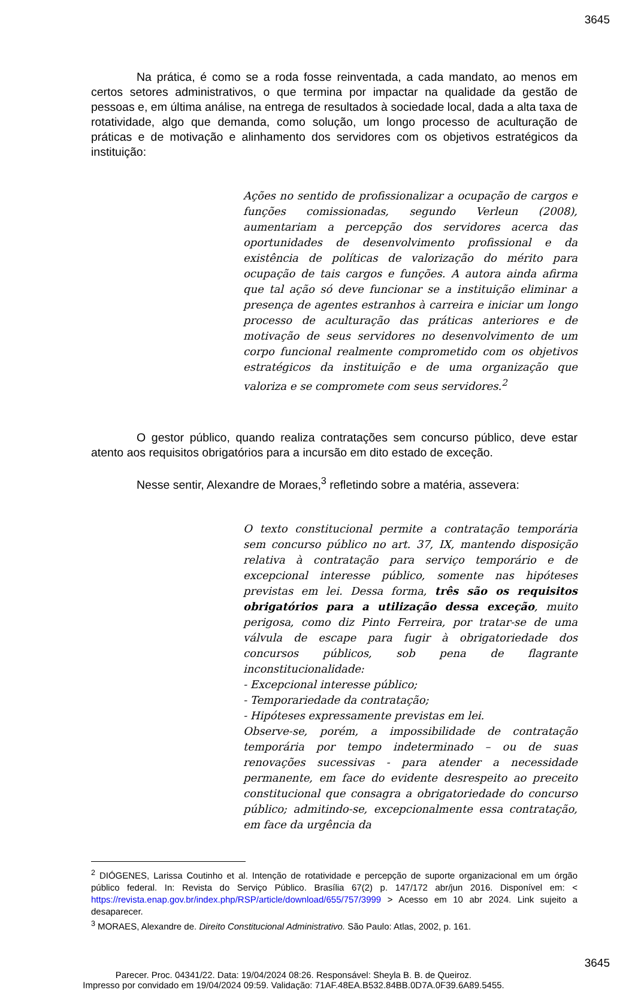3645
Na prática, é como se a roda fosse reinventada, a cada mandato, ao menos em certos setores administrativos, o que termina por impactar na qualidade da gestão de pessoas e, em última análise, na entrega de resultados à sociedade local, dada a alta taxa de rotatividade, algo que demanda, como solução, um longo processo de aculturação de práticas e de motivação e alinhamento dos servidores com os objetivos estratégicos da instituição:
Ações no sentido de profissionalizar a ocupação de cargos e funções comissionadas, segundo Verleun (2008), aumentariam a percepção dos servidores acerca das oportunidades de desenvolvimento profissional e da existência de políticas de valorização do mérito para ocupação de tais cargos e funções. A autora ainda afirma que tal ação só deve funcionar se a instituição eliminar a presença de agentes estranhos à carreira e iniciar um longo processo de aculturação das práticas anteriores e de motivação de seus servidores no desenvolvimento de um corpo funcional realmente comprometido com os objetivos estratégicos da instituição e de uma organização que valoriza e se compromete com seus servidores.<sup>2</sup>
O gestor público, quando realiza contratações sem concurso público, deve estar atento aos requisitos obrigatórios para a incursão em dito estado de exceção.
Nesse sentir, Alexandre de Moraes,<sup>3</sup> refletindo sobre a matéria, assevera:
O texto constitucional permite a contratação temporária sem concurso público no art. 37, IX, mantendo disposição relativa à contratação para serviço temporário e de excepcional interesse público, somente nas hipóteses previstas em lei. Dessa forma, três são os requisitos obrigatórios para a utilização dessa exceção, muito perigosa, como diz Pinto Ferreira, por tratar-se de uma válvula de escape para fugir à obrigatoriedade dos concursos públicos, sob pena de flagrante inconstitucionalidade:
- Excepcional interesse público;
- Temporariedade da contratação;
- Hipóteses expressamente previstas em lei.
Observe-se, porém, a impossibilidade de contratação temporária por tempo indeterminado – ou de suas renovações sucessivas - para atender a necessidade permanente, em face do evidente desrespeito ao preceito constitucional que consagra a obrigatoriedade do concurso público; admitindo-se, excepcionalmente essa contratação, em face da urgência da
<sup>2</sup> DIÓGENES, Larissa Coutinho et al. Intenção de rotatividade e percepção de suporte organizacional em um órgão público federal. In: Revista do Serviço Público. Brasília 67(2) p. 147/172 abr/jun 2016. Disponível em: < https://revista.enap.gov.br/index.php/RSP/article/download/655/757/3999 > Acesso em 10 abr 2024. Link sujeito a desaparecer.
<sup>3</sup> MORAES, Alexandre de. Direito Constitucional Administrativo. São Paulo: Atlas, 2002, p. 161.
3645
Parecer. Proc. 04341/22. Data: 19/04/2024 08:26. Responsável: Sheyla B. B. de Queiroz.
Impresso por convidado em 19/04/2024 09:59. Validação: 71AF.48EA.B532.84BB.0D7A.0F39.6A89.5455.